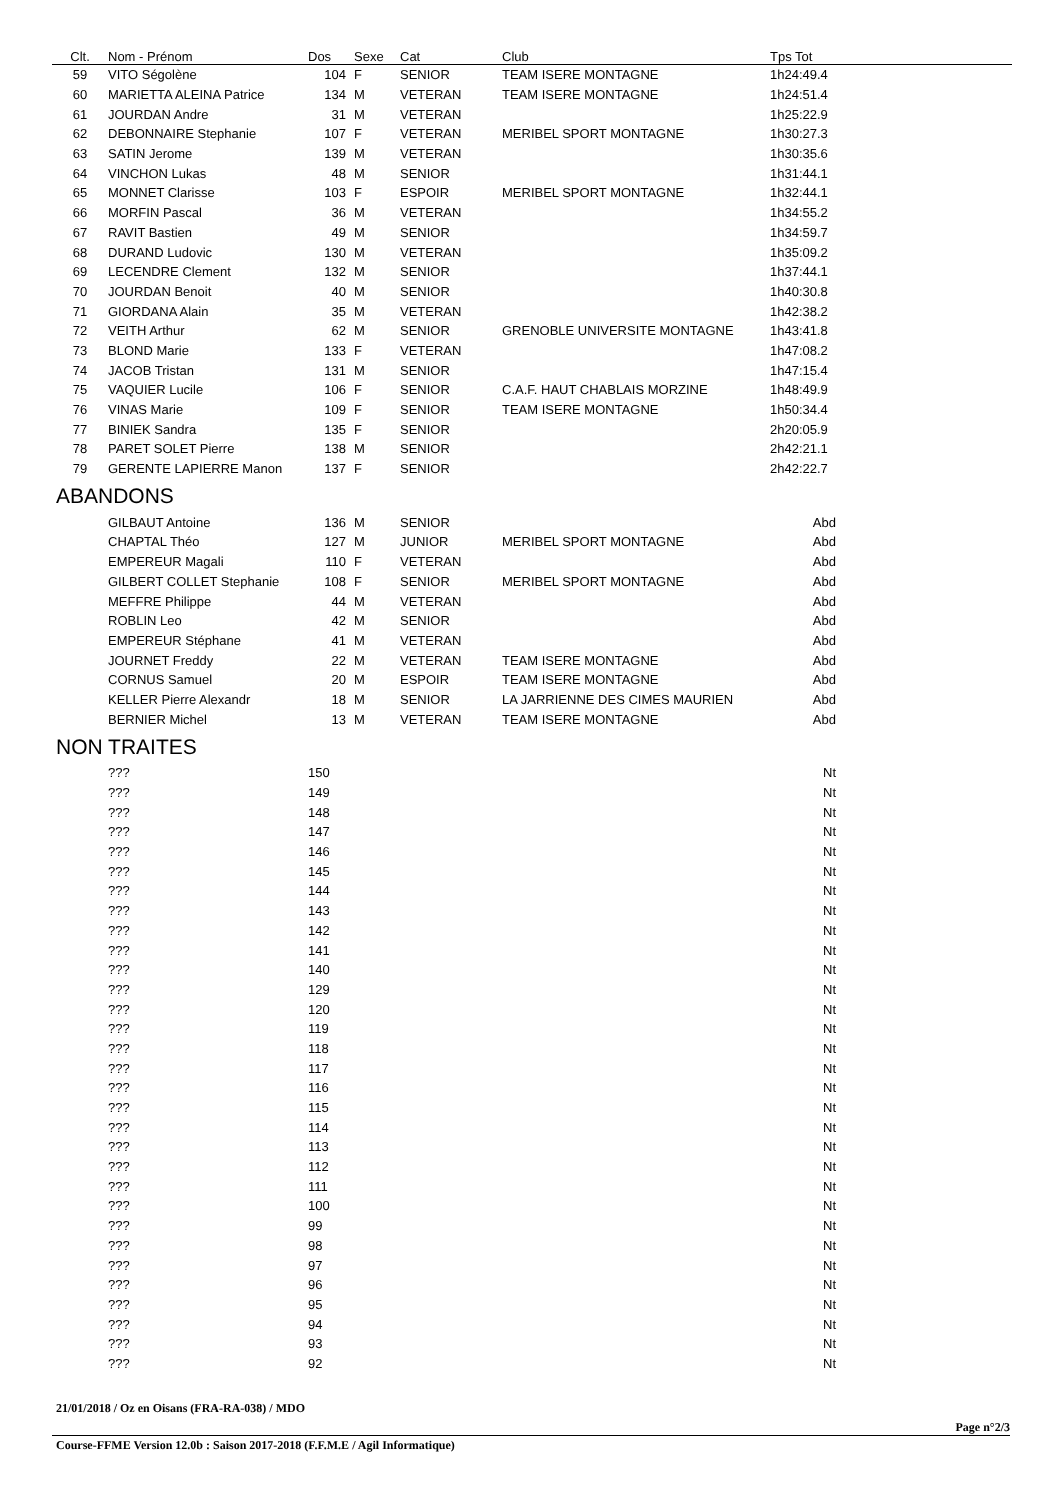| Clt. | Nom - Prénom | Dos | Sexe | Cat | Club | Tps Tot |
| --- | --- | --- | --- | --- | --- | --- |
| 59 | VITO Ségolène | 104 | F | SENIOR | TEAM ISERE MONTAGNE | 1h24:49.4 |
| 60 | MARIETTA ALEINA Patrice | 134 | M | VETERAN | TEAM ISERE MONTAGNE | 1h24:51.4 |
| 61 | JOURDAN Andre | 31 | M | VETERAN | | 1h25:22.9 |
| 62 | DEBONNAIRE Stephanie | 107 | F | VETERAN | MERIBEL SPORT MONTAGNE | 1h30:27.3 |
| 63 | SATIN Jerome | 139 | M | VETERAN | | 1h30:35.6 |
| 64 | VINCHON Lukas | 48 | M | SENIOR | | 1h31:44.1 |
| 65 | MONNET Clarisse | 103 | F | ESPOIR | MERIBEL SPORT MONTAGNE | 1h32:44.1 |
| 66 | MORFIN Pascal | 36 | M | VETERAN | | 1h34:55.2 |
| 67 | RAVIT Bastien | 49 | M | SENIOR | | 1h34:59.7 |
| 68 | DURAND Ludovic | 130 | M | VETERAN | | 1h35:09.2 |
| 69 | LECENDRE Clement | 132 | M | SENIOR | | 1h37:44.1 |
| 70 | JOURDAN Benoit | 40 | M | SENIOR | | 1h40:30.8 |
| 71 | GIORDANA Alain | 35 | M | VETERAN | | 1h42:38.2 |
| 72 | VEITH Arthur | 62 | M | SENIOR | GRENOBLE UNIVERSITE MONTAGNE | 1h43:41.8 |
| 73 | BLOND Marie | 133 | F | VETERAN | | 1h47:08.2 |
| 74 | JACOB Tristan | 131 | M | SENIOR | | 1h47:15.4 |
| 75 | VAQUIER Lucile | 106 | F | SENIOR | C.A.F. HAUT CHABLAIS MORZINE | 1h48:49.9 |
| 76 | VINAS Marie | 109 | F | SENIOR | TEAM ISERE MONTAGNE | 1h50:34.4 |
| 77 | BINIEK Sandra | 135 | F | SENIOR | | 2h20:05.9 |
| 78 | PARET SOLET Pierre | 138 | M | SENIOR | | 2h42:21.1 |
| 79 | GERENTE LAPIERRE Manon | 137 | F | SENIOR | | 2h42:22.7 |
ABANDONS
| | GILBAUT Antoine | 136 | M | SENIOR | | Abd |
| | CHAPTAL Théo | 127 | M | JUNIOR | MERIBEL SPORT MONTAGNE | Abd |
| | EMPEREUR Magali | 110 | F | VETERAN | | Abd |
| | GILBERT COLLET Stephanie | 108 | F | SENIOR | MERIBEL SPORT MONTAGNE | Abd |
| | MEFFRE Philippe | 44 | M | VETERAN | | Abd |
| | ROBLIN Leo | 42 | M | SENIOR | | Abd |
| | EMPEREUR Stéphane | 41 | M | VETERAN | | Abd |
| | JOURNET Freddy | 22 | M | VETERAN | TEAM ISERE MONTAGNE | Abd |
| | CORNUS Samuel | 20 | M | ESPOIR | TEAM ISERE MONTAGNE | Abd |
| | KELLER Pierre Alexandr | 18 | M | SENIOR | LA JARRIENNE DES CIMES MAURIEN | Abd |
| | BERNIER Michel | 13 | M | VETERAN | TEAM ISERE MONTAGNE | Abd |
NON TRAITES
| | ??? | 150 | | | | Nt |
| | ??? | 149 | | | | Nt |
| | ??? | 148 | | | | Nt |
| | ??? | 147 | | | | Nt |
| | ??? | 146 | | | | Nt |
| | ??? | 145 | | | | Nt |
| | ??? | 144 | | | | Nt |
| | ??? | 143 | | | | Nt |
| | ??? | 142 | | | | Nt |
| | ??? | 141 | | | | Nt |
| | ??? | 140 | | | | Nt |
| | ??? | 129 | | | | Nt |
| | ??? | 120 | | | | Nt |
| | ??? | 119 | | | | Nt |
| | ??? | 118 | | | | Nt |
| | ??? | 117 | | | | Nt |
| | ??? | 116 | | | | Nt |
| | ??? | 115 | | | | Nt |
| | ??? | 114 | | | | Nt |
| | ??? | 113 | | | | Nt |
| | ??? | 112 | | | | Nt |
| | ??? | 111 | | | | Nt |
| | ??? | 100 | | | | Nt |
| | ??? | 99 | | | | Nt |
| | ??? | 98 | | | | Nt |
| | ??? | 97 | | | | Nt |
| | ??? | 96 | | | | Nt |
| | ??? | 95 | | | | Nt |
| | ??? | 94 | | | | Nt |
| | ??? | 93 | | | | Nt |
| | ??? | 92 | | | | Nt |
21/01/2018 / Oz en Oisans (FRA-RA-038) / MDO
Page n°2/3
Course-FFME Version 12.0b : Saison 2017-2018 (F.F.M.E / Agil Informatique)